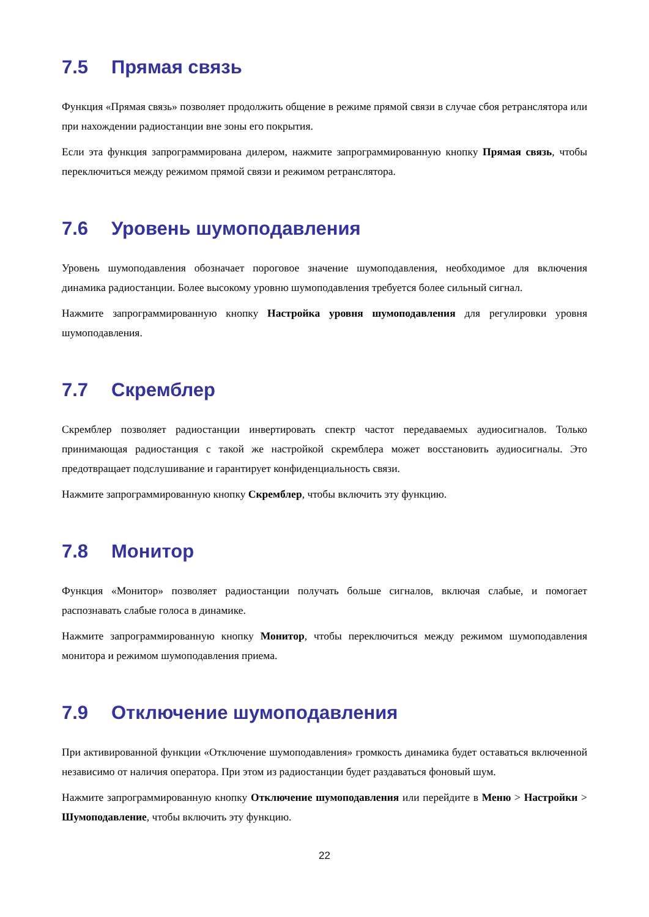7.5 Прямая связь
Функция «Прямая связь» позволяет продолжить общение в режиме прямой связи в случае сбоя ретранслятора или при нахождении радиостанции вне зоны его покрытия.
Если эта функция запрограммирована дилером, нажмите запрограммированную кнопку Прямая связь, чтобы переключиться между режимом прямой связи и режимом ретранслятора.
7.6 Уровень шумоподавления
Уровень шумоподавления обозначает пороговое значение шумоподавления, необходимое для включения динамика радиостанции. Более высокому уровню шумоподавления требуется более сильный сигнал.
Нажмите запрограммированную кнопку Настройка уровня шумоподавления для регулировки уровня шумоподавления.
7.7 Скремблер
Скремблер позволяет радиостанции инвертировать спектр частот передаваемых аудиосигналов. Только принимающая радиостанция с такой же настройкой скремблера может восстановить аудиосигналы. Это предотвращает подслушивание и гарантирует конфиденциальность связи.
Нажмите запрограммированную кнопку Скремблер, чтобы включить эту функцию.
7.8 Монитор
Функция «Монитор» позволяет радиостанции получать больше сигналов, включая слабые, и помогает распознавать слабые голоса в динамике.
Нажмите запрограммированную кнопку Монитор, чтобы переключиться между режимом шумоподавления монитора и режимом шумоподавления приема.
7.9 Отключение шумоподавления
При активированной функции «Отключение шумоподавления» громкость динамика будет оставаться включенной независимо от наличия оператора. При этом из радиостанции будет раздаваться фоновый шум.
Нажмите запрограммированную кнопку Отключение шумоподавления или перейдите в Меню > Настройки > Шумоподавление, чтобы включить эту функцию.
22